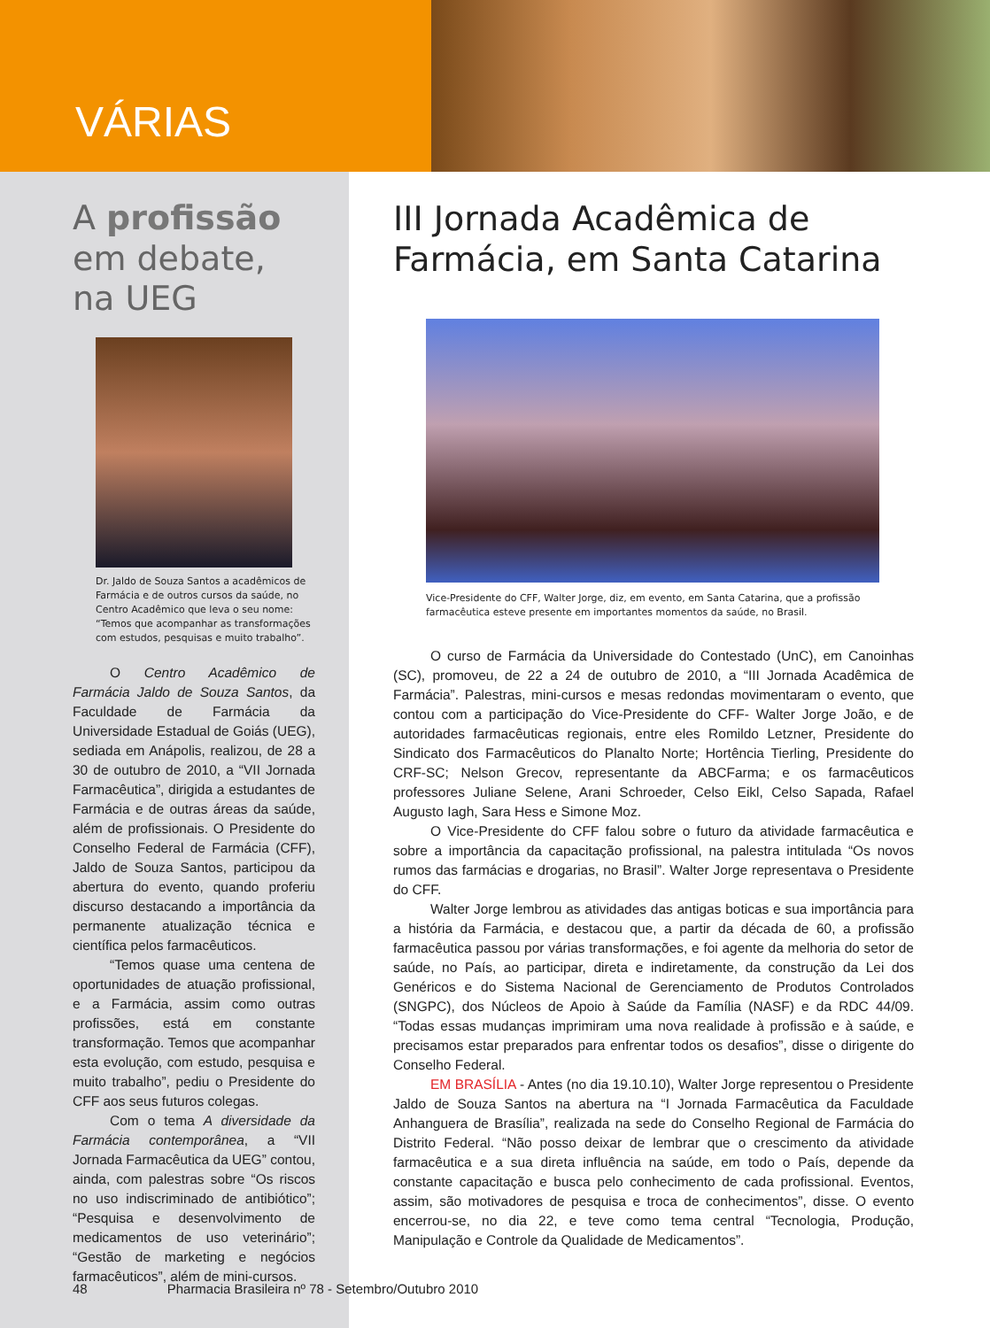VÁRIAS
A profissão
em debate,
na UEG
Dr. Jaldo de Souza Santos a acadêmicos de Farmácia e de outros cursos da saúde, no Centro Acadêmico que leva o seu nome: “Temos que acompanhar as transformações com estudos, pesquisas e muito trabalho”.
O Centro Acadêmico de Farmácia Jaldo de Souza Santos, da Faculdade de Farmácia da Universidade Estadual de Goiás (UEG), sediada em Anápolis, realizou, de 28 a 30 de outubro de 2010, a “VII Jornada Farmacêutica”, dirigida a estudantes de Farmácia e de outras áreas da saúde, além de profissionais. O Presidente do Conselho Federal de Farmácia (CFF), Jaldo de Souza Santos, participou da abertura do evento, quando proferiu discurso destacando a importância da permanente atualização técnica e científica pelos farmacêuticos.
“Temos quase uma centena de oportunidades de atuação profissional, e a Farmácia, assim como outras profissões, está em constante transformação. Temos que acompanhar esta evolução, com estudo, pesquisa e muito trabalho”, pediu o Presidente do CFF aos seus futuros colegas.
Com o tema A diversidade da Farmácia contemporânea, a “VII Jornada Farmacêutica da UEG” contou, ainda, com palestras sobre “Os riscos no uso indiscriminado de antibiótico”; “Pesquisa e desenvolvimento de medicamentos de uso veterinário”; “Gestão de marketing e negócios farmacêuticos”, além de mini-cursos.
III Jornada Acadêmica de Farmácia, em Santa Catarina
Vice-Presidente do CFF, Walter Jorge, diz, em evento, em Santa Catarina, que a profissão farmacêutica esteve presente em importantes momentos da saúde, no Brasil.
O curso de Farmácia da Universidade do Contestado (UnC), em Canoinhas (SC), promoveu, de 22 a 24 de outubro de 2010, a “III Jornada Acadêmica de Farmácia”. Palestras, mini-cursos e mesas redondas movimentaram o evento, que contou com a participação do Vice-Presidente do CFF- Walter Jorge João, e de autoridades farmacêuticas regionais, entre eles Romildo Letzner, Presidente do Sindicato dos Farmacêuticos do Planalto Norte; Hortência Tierling, Presidente do CRF-SC; Nelson Grecov, representante da ABCFarma; e os farmacêuticos professores Juliane Selene, Arani Schroeder, Celso Eikl, Celso Sapada, Rafael Augusto Iagh, Sara Hess e Simone Moz.
O Vice-Presidente do CFF falou sobre o futuro da atividade farmacêutica e sobre a importância da capacitação profissional, na palestra intitulada “Os novos rumos das farmácias e drogarias, no Brasil”. Walter Jorge representava o Presidente do CFF.
Walter Jorge lembrou as atividades das antigas boticas e sua importância para a história da Farmácia, e destacou que, a partir da década de 60, a profissão farmacêutica passou por várias transformações, e foi agente da melhoria do setor de saúde, no País, ao participar, direta e indiretamente, da construção da Lei dos Genéricos e do Sistema Nacional de Gerenciamento de Produtos Controlados (SNGPC), dos Núcleos de Apoio à Saúde da Família (NASF) e da RDC 44/09. “Todas essas mudanças imprimiram uma nova realidade à profissão e à saúde, e precisamos estar preparados para enfrentar todos os desafios”, disse o dirigente do Conselho Federal.
EM BRASÍLIA - Antes (no dia 19.10.10), Walter Jorge representou o Presidente Jaldo de Souza Santos na abertura na “I Jornada Farmacêutica da Faculdade Anhanguera de Brasília”, realizada na sede do Conselho Regional de Farmácia do Distrito Federal. “Não posso deixar de lembrar que o crescimento da atividade farmacêutica e a sua direta influência na saúde, em todo o País, depende da constante capacitação e busca pelo conhecimento de cada profissional. Eventos, assim, são motivadores de pesquisa e troca de conhecimentos”, disse. O evento encerrou-se, no dia 22, e teve como tema central “Tecnologia, Produção, Manipulação e Controle da Qualidade de Medicamentos”.
48 Pharmacia Brasileira nº 78 - Setembro/Outubro 2010